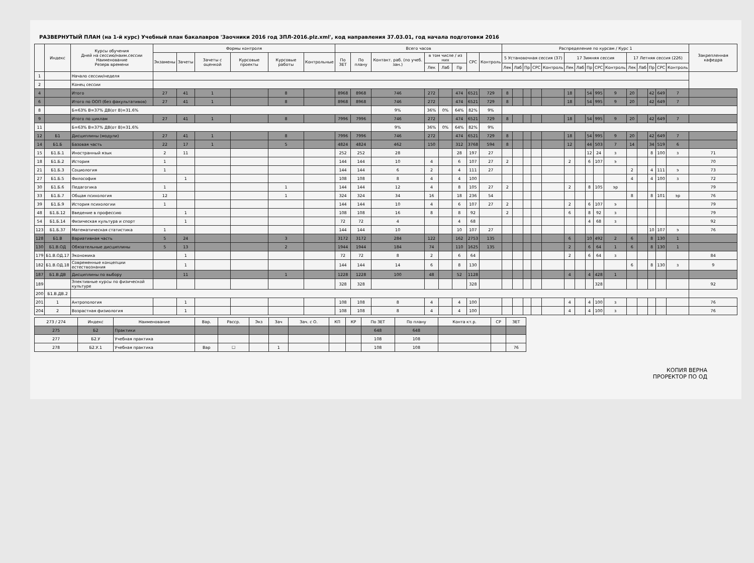РАЗВЕРНУТЫЙ ПЛАН (на 1-й курс) Учебный план бакалавров 'Заочники 2016 год ЗПЛ-2016.plz.xml', код направления 37.03.01, год начала подготовки 2016
| | Индекс | Курсы обучения Дней на сессию/наим.сессии Наименование Резерв времени | Формы контроля | | | | | | Всего часов | | | | | | | | Распределение по курсам / Курс 1 | | | | | | | | | | | | | | | Закрепленная кафедра |
| --- | --- | --- | --- | --- | --- | --- | --- | --- | --- | --- | --- | --- | --- | --- | --- | --- | --- | --- | --- | --- | --- | --- | --- | --- | --- | --- | --- | --- | --- | --- | --- | --- |
| | | | Экзамены | Зачеты | Зачеты с оценкой | Курсовые проекты | Курсовые работы | Контрольные | По ЗЕТ | По плану | Контакт. раб. (по учеб. зан.) | в том числе / из них | | | СРС | Контроль | 5 Установочная сессия (37) | | | | | 17 Зимняя сессия | | | | | 17 Летняя сессия (226) | | | | | |
| | | | | | | | | | | | | Лек | Лаб | Пр | | | Лек | Лаб | Пр | СРС | Контроль | Лек | Лаб | Пр | СРС | Контроль | Лек | Лаб | Пр | СРС | Контроль | |
| 1 | | Начало сессии/неделя | | | | | | | | | | | | | | | | | | | | | | | | | | | | | | |
| 2 | | Конец сессии | | | | | | | | | | | | | | | | | | | | | | | | | | | | | | |
| 4 | | Итого | 27 | 41 | 1 | | 8 | | 8968 | 8968 | 746 | 272 | | 474 | 6521 | 729 | 8 | | | | | 18 | | 54 | 995 | 9 | 20 | | 42 | 649 | 7 | |
| 6 | | Итого по ООП (без факультативов) | 27 | 41 | 1 | | 8 | | 8968 | 8968 | 746 | 272 | | 474 | 6521 | 729 | 8 | | | | | 18 | | 54 | 995 | 9 | 20 | | 42 | 649 | 7 | |
| 8 | | Б=63% В=37% ДВ(от В)=31.6% | | | | | | | | | 9% | 36% | 0% | 64% | 82% | 9% | | | | | | | | | | | | | | | | |
| 9 | | Итого по циклам | 27 | 41 | 1 | | 8 | | 7996 | 7996 | 746 | 272 | | 474 | 6521 | 729 | 8 | | | | | 18 | | 54 | 995 | 9 | 20 | | 42 | 649 | 7 | |
| 11 | | Б=63% В=37% ДВ(от В)=31.6% | | | | | | | | | 9% | 36% | 0% | 64% | 82% | 9% | | | | | | | | | | | | | | | | |
| 12 | Б1 | Дисциплины (модули) | 27 | 41 | 1 | | 8 | | 7996 | 7996 | 746 | 272 | | 474 | 6521 | 729 | 8 | | | | | 18 | | 54 | 995 | 9 | 20 | | 42 | 649 | 7 | |
| 14 | Б1.Б | Базовая часть | 22 | 17 | 1 | | 5 | | 4824 | 4824 | 462 | 150 | | 312 | 3768 | 594 | 8 | | | | | 12 | | 44 | 503 | 7 | 14 | | 34 | 519 | 6 | |
| 15 | Б1.Б.1 | Иностранный язык | 2 | 11 | | | | | 252 | 252 | 28 | | | 28 | 197 | 27 | | | | | | | | 12 | 24 | з | | | 8 | 100 | з | 71 |
| 18 | Б1.Б.2 | История | 1 | | | | | | 144 | 144 | 10 | 4 | | 6 | 107 | 27 | 2 | | | | | 2 | | 6 | 107 | э | | | | | | 70 |
| 21 | Б1.Б.3 | Социология | 1 | | | | | | 144 | 144 | 6 | 2 | | 4 | 111 | 27 | | | | | | | | | | | 2 | | 4 | 111 | э | 73 |
| 27 | Б1.Б.5 | Философия | | 1 | | | | | 108 | 108 | 8 | 4 | | 4 | 100 | | | | | | | | | | | | 4 | | 4 | 100 | з | 72 |
| 30 | Б1.Б.6 | Педагогика | 1 | | | | 1 | | 144 | 144 | 12 | 4 | | 8 | 105 | 27 | 2 | | | | | 2 | | 8 | 105 | эр | | | | | | 79 |
| 33 | Б1.Б.7 | Общая психология | 12 | | | | 1 | | 324 | 324 | 34 | 16 | | 18 | 236 | 54 | | | | | | | | | | | 8 | | 8 | 101 | эр | 76 |
| 39 | Б1.Б.9 | История психологии | 1 | | | | | | 144 | 144 | 10 | 4 | | 6 | 107 | 27 | 2 | | | | | 2 | | 6 | 107 | э | | | | | | 79 |
| 48 | Б1.Б.12 | Введение в профессию | | 1 | | | | | 108 | 108 | 16 | 8 | | 8 | 92 | | 2 | | | | | 6 | | 8 | 92 | з | | | | | | 79 |
| 54 | Б1.Б.14 | Физическая культура и спорт | | 1 | | | | | 72 | 72 | 4 | | | 4 | 68 | | | | | | | | | 4 | 68 | з | | | | | | 92 |
| 123 | Б1.Б.37 | Математическая статистика | 1 | | | | | | 144 | 144 | 10 | | | 10 | 107 | 27 | | | | | | | | | | | | | 10 | 107 | э | 76 |
| 128 | Б1.В | Вариативная часть | 5 | 24 | | | 3 | | 3172 | 3172 | 284 | 122 | | 162 | 2753 | 135 | | | | | | 6 | | 10 | 492 | 2 | 6 | | 8 | 130 | 1 | |
| 130 | Б1.В.ОД | Обязательные дисциплины | 5 | 13 | | | 2 | | 1944 | 1944 | 184 | 74 | | 110 | 1625 | 135 | | | | | | 2 | | 6 | 64 | 1 | 6 | | 8 | 130 | 1 | |
| 179 | Б1.В.ОД.17 | Экономика | | 1 | | | | | 72 | 72 | 8 | 2 | | 6 | 64 | | | | | | | 2 | | 6 | 64 | з | | | | | | 84 |
| 182 | Б1.В.ОД.18 | Современные концепции естествознания | | 1 | | | | | 144 | 144 | 14 | 6 | | 8 | 130 | | | | | | | | | | | | 6 | | 8 | 130 | з | 9 |
| 187 | Б1.В.ДВ | Дисциплины по выбору | | 11 | | | 1 | | 1228 | 1228 | 100 | 48 | | 52 | 1128 | | | | | | | 4 | | 4 | 428 | 1 | | | | | | |
| 189 | | Элективные курсы по физической культуре | | | | | | | 328 | 328 | | | | | 328 | | | | | | | | | | 328 | | | | | | | 92 |
| 200 | Б1.В.ДВ.2 | | | | | | | | | | | | | | | | | | | | | | | | | | | | | | | |
| 201 | 1 | Антропология | | 1 | | | | | 108 | 108 | 8 | 4 | | 4 | 100 | | | | | | | 4 | | 4 | 100 | з | | | | | | 76 |
| 204 | 2 | Возрастная физиология | | 1 | | | | | 108 | 108 | 8 | 4 | | 4 | 100 | | | | | | | 4 | | 4 | 100 | з | | | | | | 76 |
| 273 / 274 | Индекс | Наименование | Вар. | Расср. | Экз | Зач | Зач. с О. | КП | КР | По ЗЕТ | По плану | Конта кт.р. | СР | ЗЕТ |
| --- | --- | --- | --- | --- | --- | --- | --- | --- | --- | --- | --- | --- | --- | --- |
| 275 | Б2 | Практики | | | | | | | | 648 | 648 | | | |
| 277 | Б2.У | Учебная практика | | | | | | | | 108 | 108 | | | |
| 278 | Б2.У.1 | Учебная практика | Вар | ☐ | | 1 | | | | 108 | 108 | | | 76 |
КОПИЯ ВЕРНА
ПРОРЕКТОР ПО ОД